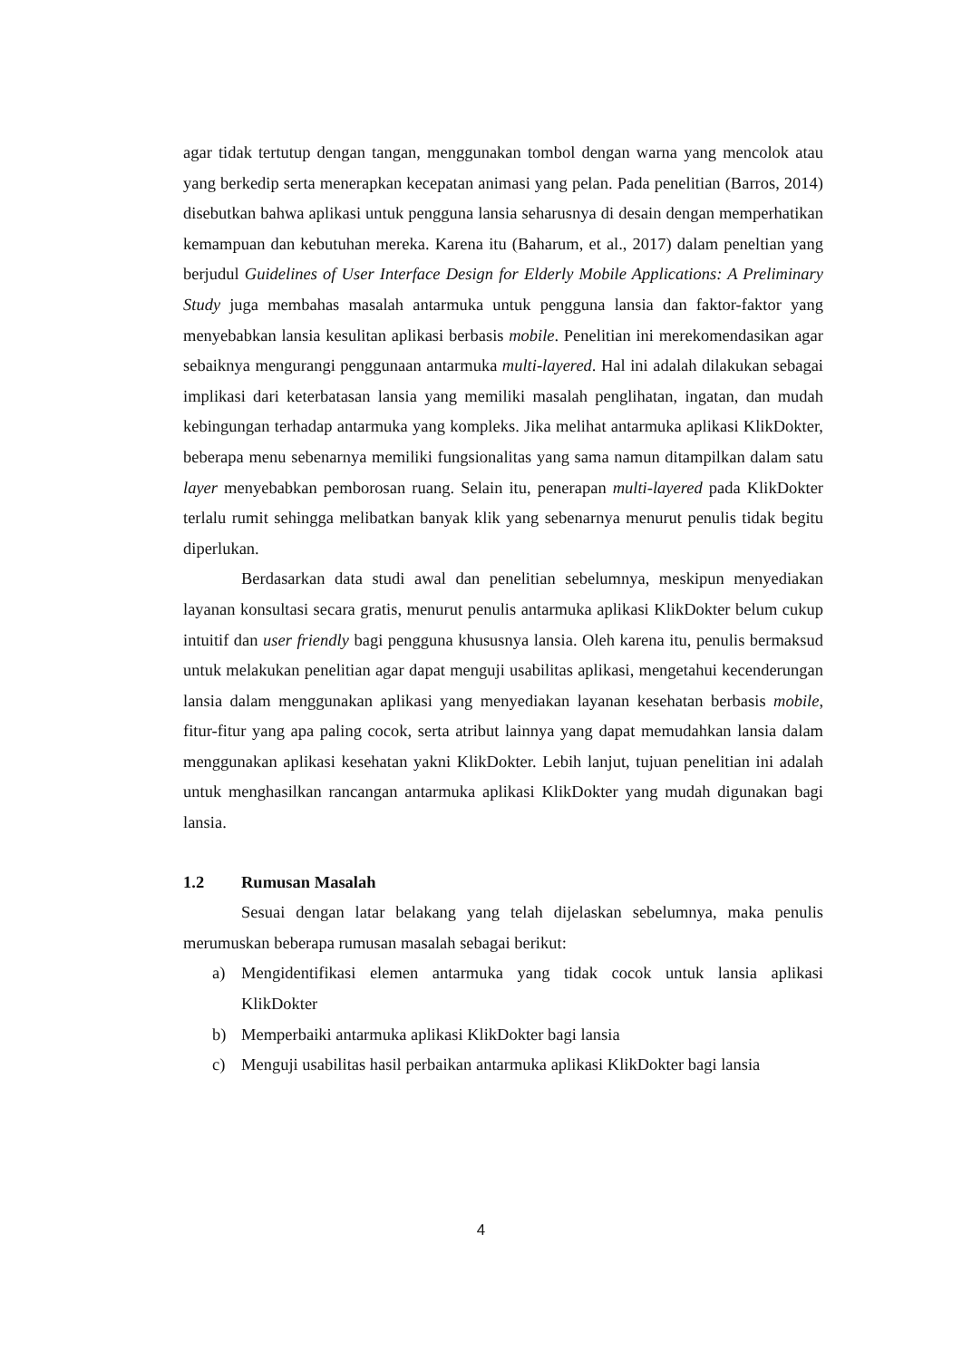agar tidak tertutup dengan tangan, menggunakan tombol dengan warna yang mencolok atau yang berkedip serta menerapkan kecepatan animasi yang pelan. Pada penelitian (Barros, 2014) disebutkan bahwa aplikasi untuk pengguna lansia seharusnya di desain dengan memperhatikan kemampuan dan kebutuhan mereka. Karena itu (Baharum, et al., 2017) dalam peneltian yang berjudul Guidelines of User Interface Design for Elderly Mobile Applications: A Preliminary Study juga membahas masalah antarmuka untuk pengguna lansia dan faktor-faktor yang menyebabkan lansia kesulitan aplikasi berbasis mobile. Penelitian ini merekomendasikan agar sebaiknya mengurangi penggunaan antarmuka multi-layered. Hal ini adalah dilakukan sebagai implikasi dari keterbatasan lansia yang memiliki masalah penglihatan, ingatan, dan mudah kebingungan terhadap antarmuka yang kompleks. Jika melihat antarmuka aplikasi KlikDokter, beberapa menu sebenarnya memiliki fungsionalitas yang sama namun ditampilkan dalam satu layer menyebabkan pemborosan ruang. Selain itu, penerapan multi-layered pada KlikDokter terlalu rumit sehingga melibatkan banyak klik yang sebenarnya menurut penulis tidak begitu diperlukan.
Berdasarkan data studi awal dan penelitian sebelumnya, meskipun menyediakan layanan konsultasi secara gratis, menurut penulis antarmuka aplikasi KlikDokter belum cukup intuitif dan user friendly bagi pengguna khususnya lansia. Oleh karena itu, penulis bermaksud untuk melakukan penelitian agar dapat menguji usabilitas aplikasi, mengetahui kecenderungan lansia dalam menggunakan aplikasi yang menyediakan layanan kesehatan berbasis mobile, fitur-fitur yang apa paling cocok, serta atribut lainnya yang dapat memudahkan lansia dalam menggunakan aplikasi kesehatan yakni KlikDokter. Lebih lanjut, tujuan penelitian ini adalah untuk menghasilkan rancangan antarmuka aplikasi KlikDokter yang mudah digunakan bagi lansia.
1.2 Rumusan Masalah
Sesuai dengan latar belakang yang telah dijelaskan sebelumnya, maka penulis merumuskan beberapa rumusan masalah sebagai berikut:
a) Mengidentifikasi elemen antarmuka yang tidak cocok untuk lansia aplikasi KlikDokter
b) Memperbaiki antarmuka aplikasi KlikDokter bagi lansia
c) Menguji usabilitas hasil perbaikan antarmuka aplikasi KlikDokter bagi lansia
4